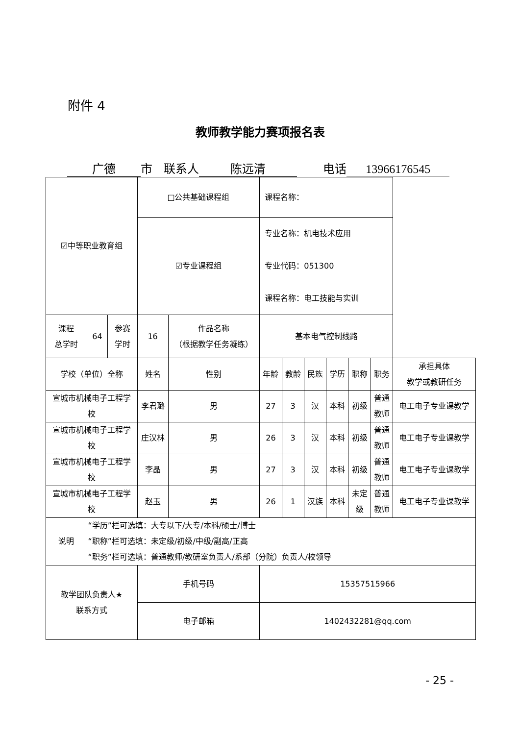附件 4
教师教学能力赛项报名表
广德 市 联系人 陈远清 电话 13966176545
| ☑中等职业教育组 | | | □公共基础课程组 | | | 课程名称： | | | | | | |
| | | | ☑专业课程组 | | | 专业名称：机电技术应用 专业代码：051300 课程名称：电工技能与实训 | | | | | | |
| 课程 总学时 | 64 | 参赛 学时 | 16 | 作品名称 （根据教学任务凝练） | | 基本电气控制线路 | | | | | | |
| 学校（单位）全称 | | | 姓名 | | 性别 | 年龄 | 教龄 | 民族 | 学历 | 职称 | 职务 | 承担具体 教学或教研任务 |
| 宣城市机械电子工程学 校 | | | 李君璐 | | 男 | 27 | 3 | 汉 | 本科 | 初级 | 普通 教师 | 电工电子专业课教学 |
| 宣城市机械电子工程学 校 | | | 庄汉林 | | 男 | 26 | 3 | 汉 | 本科 | 初级 | 普通 教师 | 电工电子专业课教学 |
| 宣城市机械电子工程学 校 | | | 李晶 | | 男 | 27 | 3 | 汉 | 本科 | 初级 | 普通 教师 | 电工电子专业课教学 |
| 宣城市机械电子工程学 校 | | | 赵玉 | | 男 | 26 | 1 | 汉族 | 本科 | 未定 级 | 普通 教师 | 电工电子专业课教学 |
| 说明 | “学历”栏可选填：大专以下/大专/本科/硕士/博士 “职称”栏可选填：未定级/初级/中级/副高/正高 “职务”栏可选填：普通教师/教研室负责人/系部（分院）负责人/校领导 | | | | | | | | | | | |
| 教学团队负责人★ 联系方式 | | | 手机号码 | | | 15357515966 | | | | | | |
| | | | 电子邮箱 | | | 1402432281@qq.com | | | | | | |
- 25 -